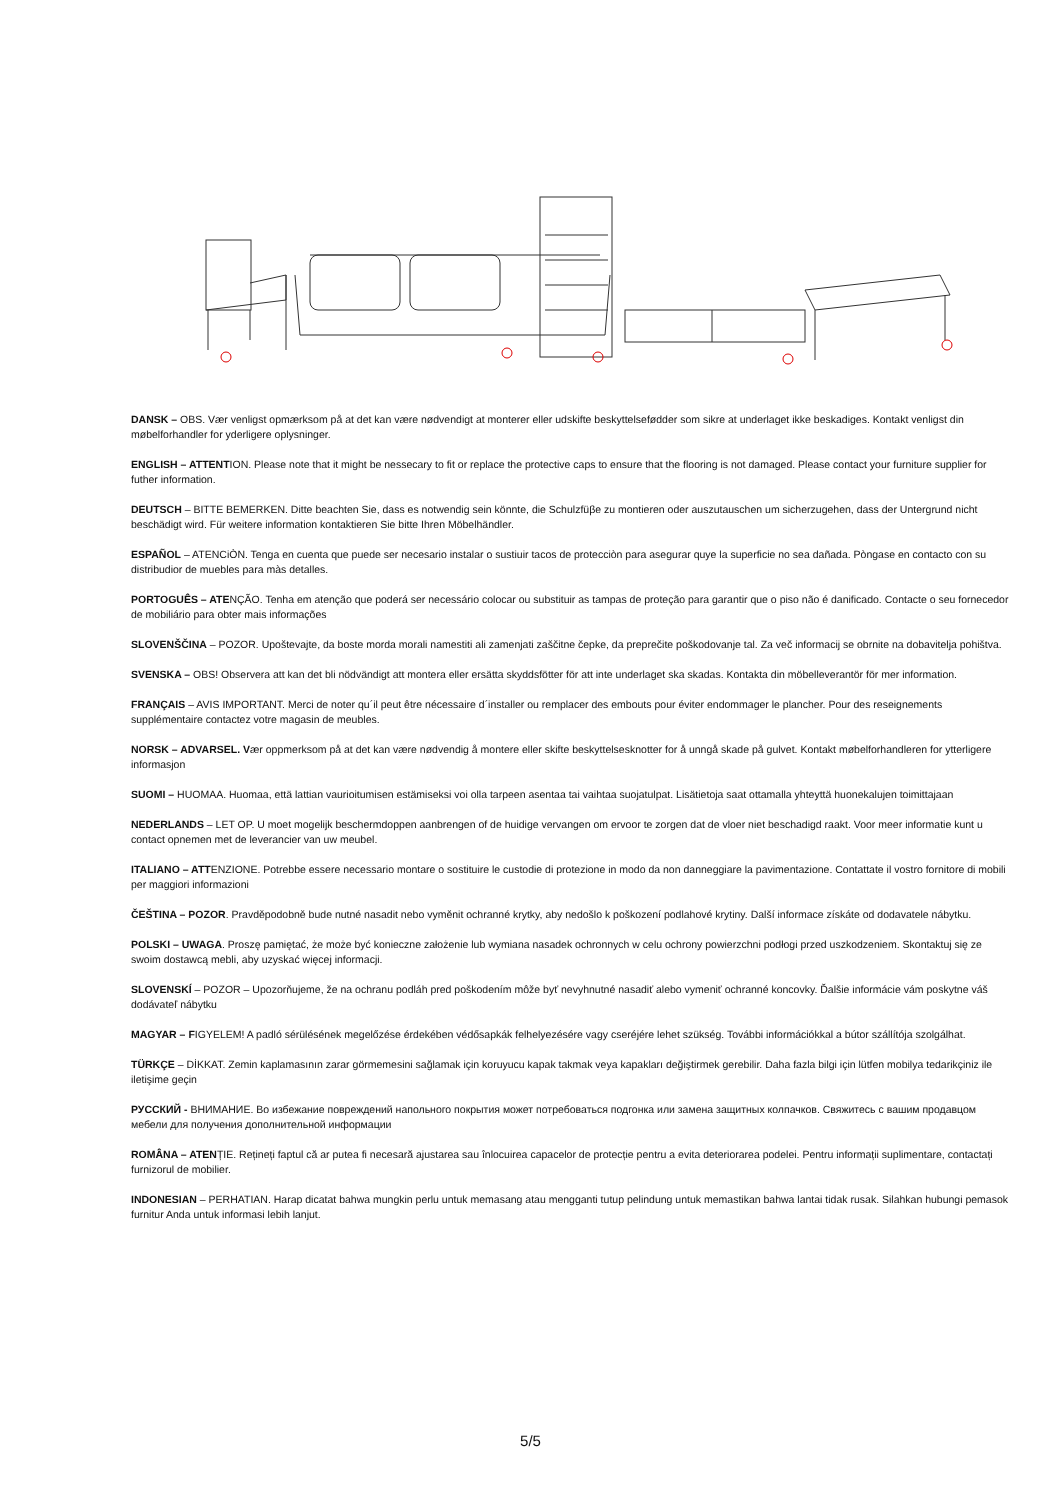DANSK – OBS. Vær venligst opmærksom på at det kan være nødvendigt at monterer eller udskifte beskyttelsefødder som sikre at underlaget ikke beskadiges. Kontakt venligst din møbelforhandler for yderligere oplysninger.
ENGLISH – ATTENTION. Please note that it might be nessecary to fit or replace the protective caps to ensure that the flooring is not damaged. Please contact your furniture supplier for futher information.
DEUTSCH – BITTE BEMERKEN. Ditte beachten Sie, dass es notwendig sein könnte, die Schulzfüβe zu montieren oder auszutauschen um sicherzugehen, dass der Untergrund nicht beschädigt wird. Für weitere information kontaktieren Sie bitte Ihren Möbelhändler.
ESPAÑOL – ATENCiÒN. Tenga en cuenta que puede ser necesario instalar o sustiuir tacos de protecciòn para asegurar quye la superficie no sea dañada. Pòngase en contacto con su distribudior de muebles para màs detalles.
PORTOGUÊS – ATENÇÃO. Tenha em atenção que poderá ser necessário colocar ou substituir as tampas de proteção para garantir que o piso não é danificado. Contacte o seu fornecedor de mobiliário para obter mais informações
SLOVENŠČINA – POZOR. Upoštevajte, da boste morda morali namestiti ali zamenjati zaščitne čepke, da preprečite poškodovanje tal. Za več informacij se obrnite na dobavitelja pohištva.
SVENSKA – OBS! Observera att kan det bli nödvändigt att montera eller ersätta skyddsfötter för att inte underlaget ska skadas. Kontakta din möbelleverantör för mer information.
FRANÇAIS – AVIS IMPORTANT. Merci de noter qu´il peut être nécessaire d´installer ou remplacer des embouts pour éviter endommager le plancher. Pour des reseignements supplémentaire contactez votre magasin de meubles.
NORSK – ADVARSEL. Vær oppmerksom på at det kan være nødvendig å montere eller skifte beskyttelsesknotter for å unngå skade på gulvet. Kontakt møbelforhandleren for ytterligere informasjon
SUOMI – HUOMAA. Huomaa, että lattian vaurioitumisen estämiseksi voi olla tarpeen asentaa tai vaihtaa suojatulpat. Lisätietoja saat ottamalla yhteyttä huonekalujen toimittajaan
NEDERLANDS – LET OP. U moet mogelijk beschermdoppen aanbrengen of de huidige vervangen om ervoor te zorgen dat de vloer niet beschadigd raakt. Voor meer informatie kunt u contact opnemen met de leverancier van uw meubel.
ITALIANO – ATTENZIONE. Potrebbe essere necessario montare o sostituire le custodie di protezione in modo da non danneggiare la pavimentazione. Contattate il vostro fornitore di mobili per maggiori informazioni
ČEŠTINA – POZOR. Pravděpodobně bude nutné nasadit nebo vyměnit ochranné krytky, aby nedošlo k poškození podlahové krytiny. Další informace získáte od dodavatele nábytku.
POLSKI – UWAGA. Proszę pamiętać, że może być konieczne założenie lub wymiana nasadek ochronnych w celu ochrony powierzchni podłogi przed uszkodzeniem. Skontaktuj się ze swoim dostawcą mebli, aby uzyskać więcej informacji.
SLOVENSKÍ – POZOR – Upozorňujeme, že na ochranu podláh pred poškodením môže byť nevyhnutné nasadiť alebo vymeniť ochranné koncovky. Ďalšie informácie vám poskytne váš dodávateľ nábytku
MAGYAR – FIGYELEM! A padló sérülésének megelőzése érdekében védősapkák felhelyezésére vagy cseréjére lehet szükség. További információkkal a bútor szállítója szolgálhat.
TÜRKÇE – DİKKAT. Zemin kaplamasının zarar görmemesini sağlamak için koruyucu kapak takmak veya kapakları değiştirmek gerebilir. Daha fazla bilgi için lütfen mobilya tedarikçiniz ile iletişime geçin
РУССКИЙ - ВНИМАНИЕ. Во избежание повреждений напольного покрытия может потребоваться подгонка или замена защитных колпачков. Свяжитесь с вашим продавцом мебели для получения дополнительной информации
ROMÂNA – ATENȚIE. Rețineți faptul că ar putea fi necesară ajustarea sau înlocuirea capacelor de protecție pentru a evita deteriorarea podelei. Pentru informații suplimentare, contactați furnizorul de mobilier.
INDONESIAN – PERHATIAN. Harap dicatat bahwa mungkin perlu untuk memasang atau mengganti tutup pelindung untuk memastikan bahwa lantai tidak rusak. Silahkan hubungi pemasok furnitur Anda untuk informasi lebih lanjut.
5/5